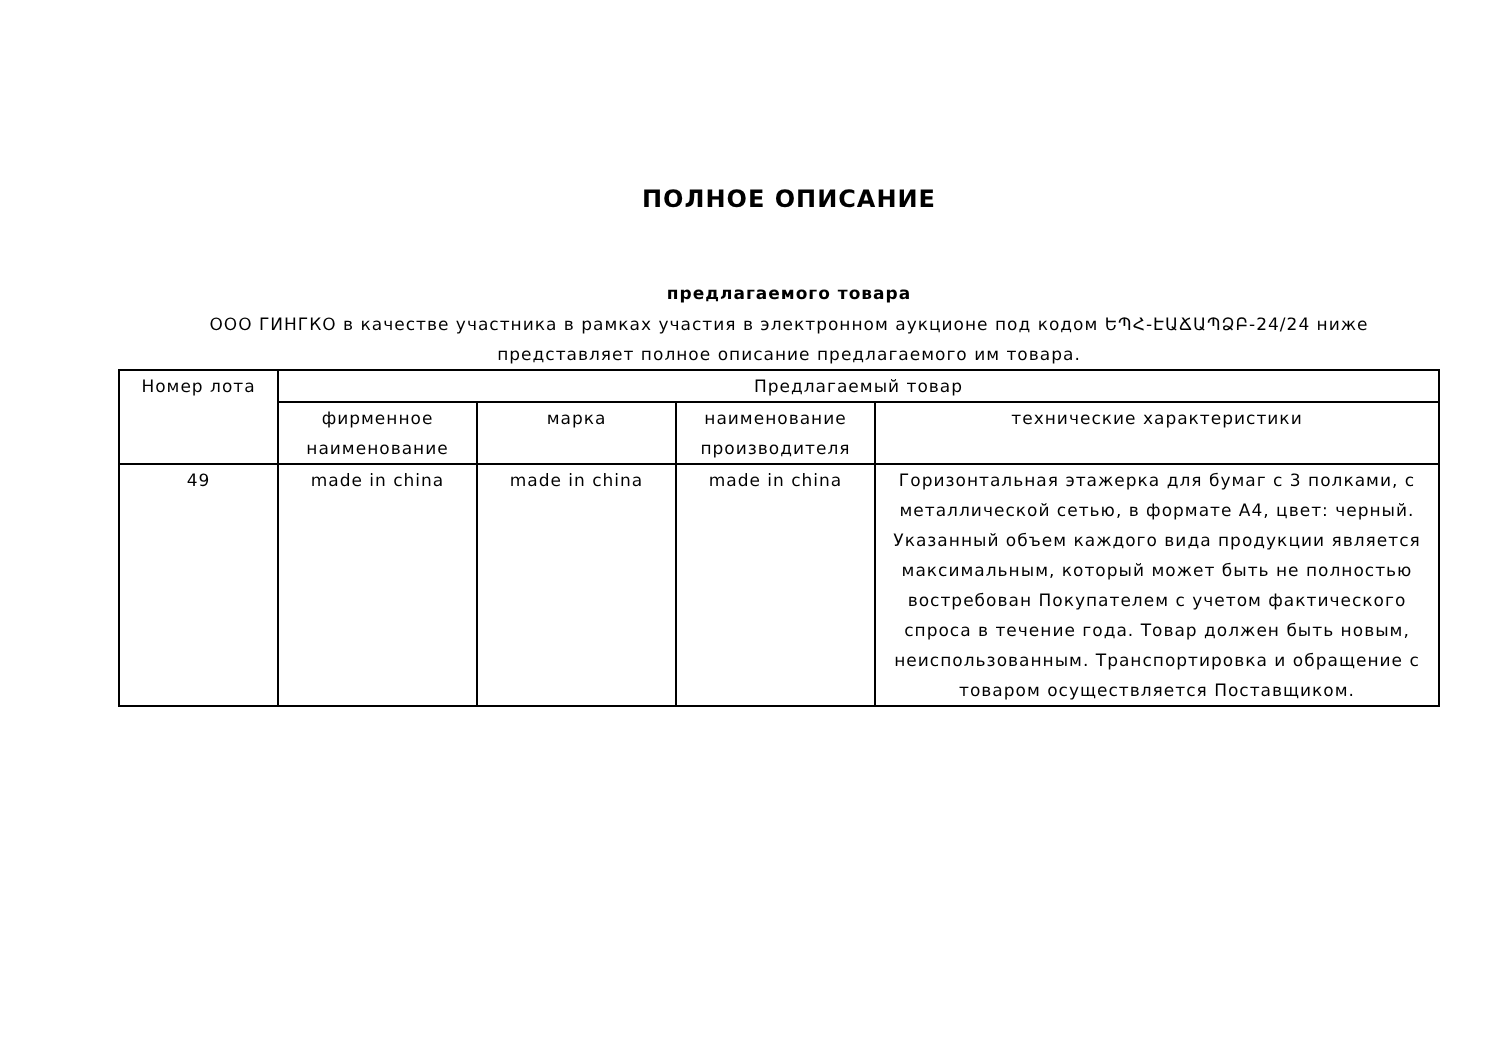ПОЛНОЕ ОПИСАНИЕ
предлагаемого товара
ООО ГИНГКО в качестве участника в рамках участия в электронном аукционе под кодом ԵՊՀ-ԷԱՃԱՊՁԲ-24/24 ниже представляет полное описание предлагаемого им товара.
| Номер лота | Предлагаемый товар | | | |
| --- | --- | --- | --- | --- |
| | фирменное наименование | марка | наименование производителя | технические характеристики |
| 49 | made in china | made in china | made in china | Горизонтальная этажерка для бумаг с 3 полками, с металлической сетью, в формате A4, цвет: черный. Указанный объем каждого вида продукции является максимальным, который может быть не полностью востребован Покупателем с учетом фактического спроса в течение года. Товар должен быть новым, неиспользованным. Транспортировка и обращение с товаром осуществляется Поставщиком. |